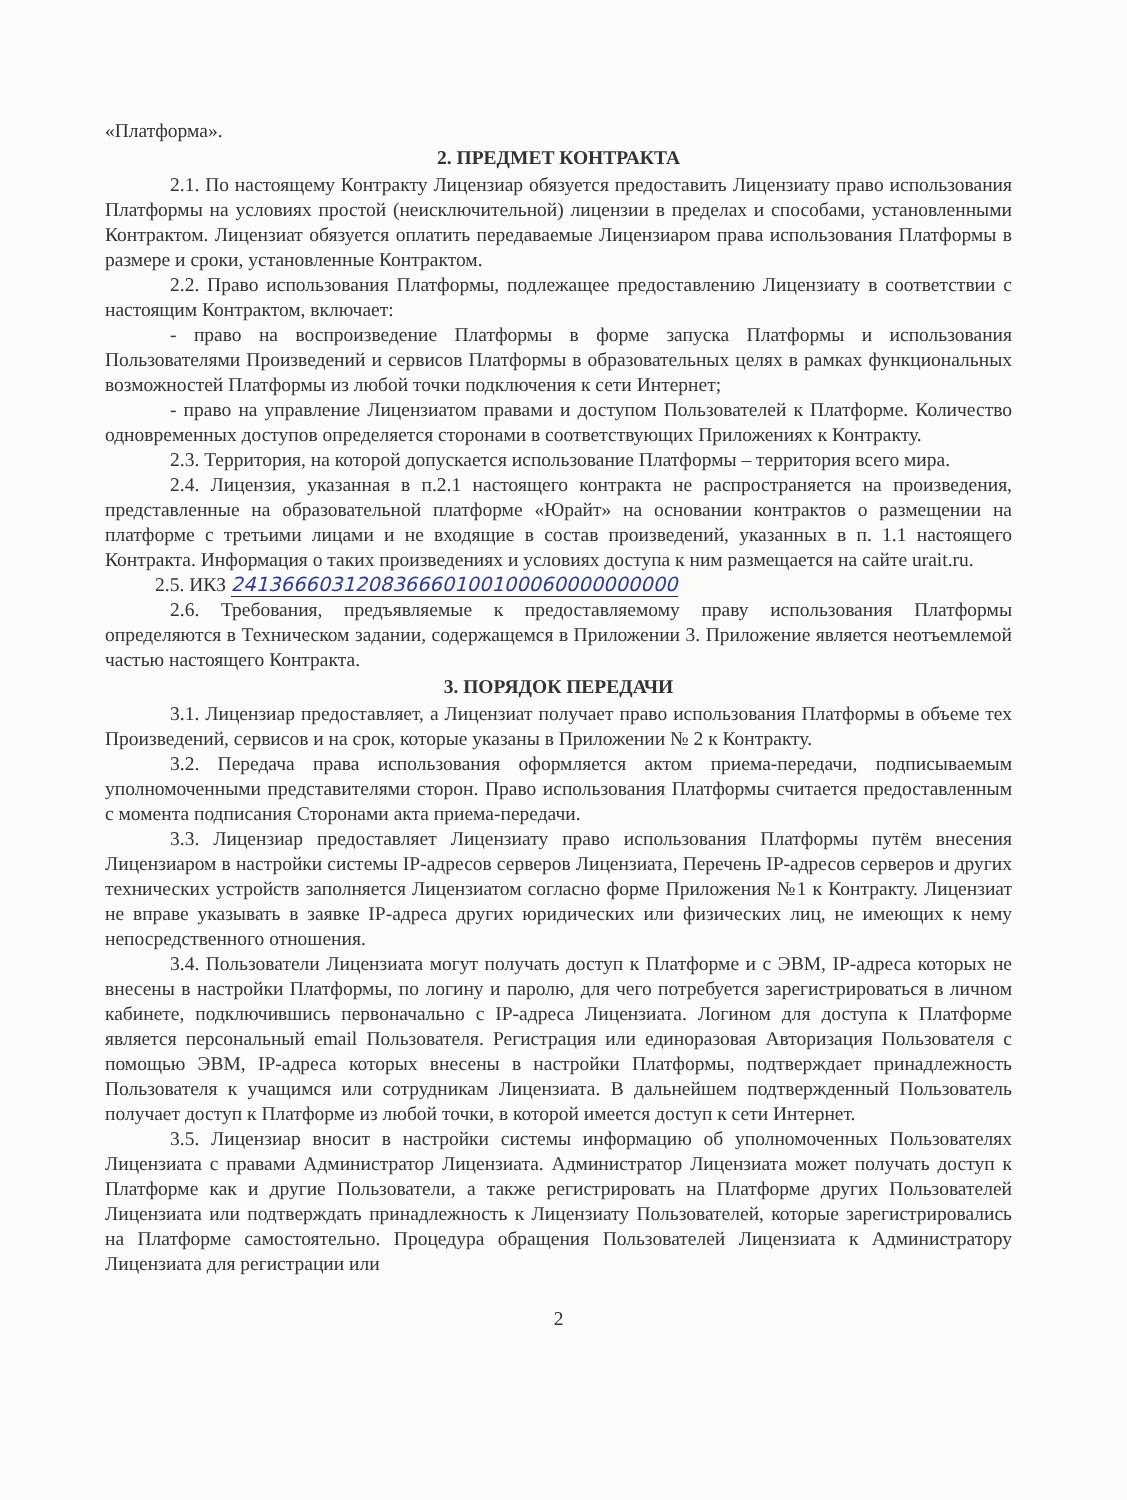«Платформа».
2. ПРЕДМЕТ КОНТРАКТА
2.1. По настоящему Контракту Лицензиар обязуется предоставить Лицензиату право использования Платформы на условиях простой (неисключительной) лицензии в пределах и способами, установленными Контрактом. Лицензиат обязуется оплатить передаваемые Лицензиаром права использования Платформы в размере и сроки, установленные Контрактом.
2.2. Право использования Платформы, подлежащее предоставлению Лицензиату в соответствии с настоящим Контрактом, включает:
- право на воспроизведение Платформы в форме запуска Платформы и использования Пользователями Произведений и сервисов Платформы в образовательных целях в рамках функциональных возможностей Платформы из любой точки подключения к сети Интернет;
- право на управление Лицензиатом правами и доступом Пользователей к Платформе. Количество одновременных доступов определяется сторонами в соответствующих Приложениях к Контракту.
2.3. Территория, на которой допускается использование Платформы – территория всего мира.
2.4. Лицензия, указанная в п.2.1 настоящего контракта не распространяется на произведения, представленные на образовательной платформе «Юрайт» на основании контрактов о размещении на платформе с третьими лицами и не входящие в состав произведений, указанных в п. 1.1 настоящего Контракта. Информация о таких произведениях и условиях доступа к ним размещается на сайте urait.ru.
2.5. ИКЗ 241366603120836660100100060000000000
2.6. Требования, предъявляемые к предоставляемому праву использования Платформы определяются в Техническом задании, содержащемся в Приложении 3. Приложение является неотъемлемой частью настоящего Контракта.
3. ПОРЯДОК ПЕРЕДАЧИ
3.1. Лицензиар предоставляет, а Лицензиат получает право использования Платформы в объеме тех Произведений, сервисов и на срок, которые указаны в Приложении № 2 к Контракту.
3.2. Передача права использования оформляется актом приема-передачи, подписываемым уполномоченными представителями сторон. Право использования Платформы считается предоставленным с момента подписания Сторонами акта приема-передачи.
3.3. Лицензиар предоставляет Лицензиату право использования Платформы путём внесения Лицензиаром в настройки системы IP-адресов серверов Лицензиата, Перечень IP-адресов серверов и других технических устройств заполняется Лицензиатом согласно форме Приложения №1 к Контракту. Лицензиат не вправе указывать в заявке IP-адреса других юридических или физических лиц, не имеющих к нему непосредственного отношения.
3.4. Пользователи Лицензиата могут получать доступ к Платформе и с ЭВМ, IP-адреса которых не внесены в настройки Платформы, по логину и паролю, для чего потребуется зарегистрироваться в личном кабинете, подключившись первоначально с IP-адреса Лицензиата. Логином для доступа к Платформе является персональный email Пользователя. Регистрация или единоразовая Авторизация Пользователя с помощью ЭВМ, IP-адреса которых внесены в настройки Платформы, подтверждает принадлежность Пользователя к учащимся или сотрудникам Лицензиата. В дальнейшем подтвержденный Пользователь получает доступ к Платформе из любой точки, в которой имеется доступ к сети Интернет.
3.5. Лицензиар вносит в настройки системы информацию об уполномоченных Пользователях Лицензиата с правами Администратор Лицензиата. Администратор Лицензиата может получать доступ к Платформе как и другие Пользователи, а также регистрировать на Платформе других Пользователей Лицензиата или подтверждать принадлежность к Лицензиату Пользователей, которые зарегистрировались на Платформе самостоятельно. Процедура обращения Пользователей Лицензиата к Администратору Лицензиата для регистрации или
2